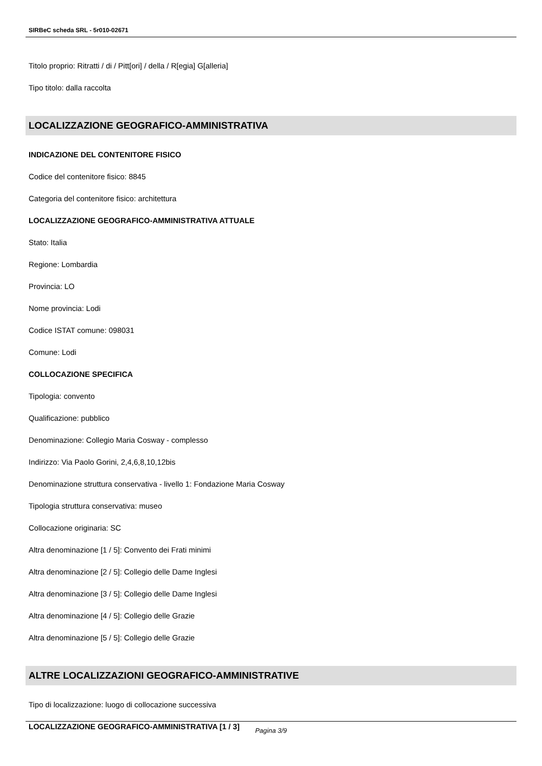SIRBeC scheda SRL - 5r010-02671
Titolo proprio: Ritratti / di / Pitt[ori] / della / R[egia] G[alleria]
Tipo titolo: dalla raccolta
LOCALIZZAZIONE GEOGRAFICO-AMMINISTRATIVA
INDICAZIONE DEL CONTENITORE FISICO
Codice del contenitore fisico: 8845
Categoria del contenitore fisico: architettura
LOCALIZZAZIONE GEOGRAFICO-AMMINISTRATIVA ATTUALE
Stato: Italia
Regione: Lombardia
Provincia: LO
Nome provincia: Lodi
Codice ISTAT comune: 098031
Comune: Lodi
COLLOCAZIONE SPECIFICA
Tipologia: convento
Qualificazione: pubblico
Denominazione: Collegio Maria Cosway - complesso
Indirizzo: Via Paolo Gorini, 2,4,6,8,10,12bis
Denominazione struttura conservativa - livello 1: Fondazione Maria Cosway
Tipologia struttura conservativa: museo
Collocazione originaria: SC
Altra denominazione [1 / 5]: Convento dei Frati minimi
Altra denominazione [2 / 5]: Collegio delle Dame Inglesi
Altra denominazione [3 / 5]: Collegio delle Dame Inglesi
Altra denominazione [4 / 5]: Collegio delle Grazie
Altra denominazione [5 / 5]: Collegio delle Grazie
ALTRE LOCALIZZAZIONI GEOGRAFICO-AMMINISTRATIVE
Tipo di localizzazione: luogo di collocazione successiva
LOCALIZZAZIONE GEOGRAFICO-AMMINISTRATIVA [1 / 3]
Pagina 3/9